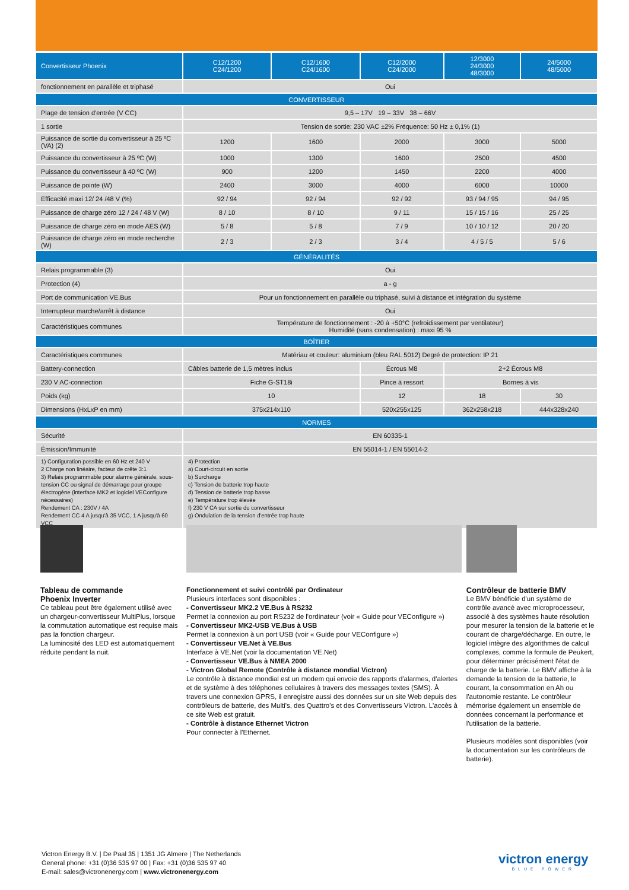| Convertisseur Phoenix | C12/1200 C24/1200 | C12/1600 C24/1600 | C12/2000 C24/2000 | 12/3000 24/3000 48/3000 | 24/5000 48/5000 |
| --- | --- | --- | --- | --- | --- |
| fonctionnement en parallèle et triphasé | Oui | | | | |
| CONVERTISSEUR | | | | | |
| Plage de tension d'entrée (V CC) | 9,5 – 17V 19 – 33V 38 – 66V | | | | |
| 1 sortie | Tension de sortie: 230 VAC ±2% Fréquence: 50 Hz ± 0,1% (1) | | | | |
| Puissance de sortie du convertisseur à 25 ºC (VA) (2) | 1200 | 1600 | 2000 | 3000 | 5000 |
| Puissance du convertisseur à 25 ºC (W) | 1000 | 1300 | 1600 | 2500 | 4500 |
| Puissance du convertisseur à 40 ºC (W) | 900 | 1200 | 1450 | 2200 | 4000 |
| Puissance de pointe (W) | 2400 | 3000 | 4000 | 6000 | 10000 |
| Efficacité maxi 12/ 24 /48 V (%) | 92 / 94 | 92 / 94 | 92 / 92 | 93 / 94 / 95 | 94 / 95 |
| Puissance de charge zéro 12 / 24 / 48 V (W) | 8 / 10 | 8 / 10 | 9 / 11 | 15 / 15 / 16 | 25 / 25 |
| Puissance de charge zéro en mode AES (W) | 5 / 8 | 5 / 8 | 7 / 9 | 10 / 10 / 12 | 20 / 20 |
| Puissance de charge zéro en mode recherche (W) | 2 / 3 | 2 / 3 | 3 / 4 | 4 / 5 / 5 | 5 / 6 |
| GÉNÉRALITÉS | | | | | |
| Relais programmable (3) | Oui | | | | |
| Protection (4) | a - g | | | | |
| Port de communication VE.Bus | Pour un fonctionnement en parallèle ou triphasé, suivi à distance et intégration du système | | | | |
| Interrupteur marche/arrêt à distance | Oui | | | | |
| Caractéristiques communes | Température de fonctionnement : -20 à +50°C (refroidissement par ventilateur) Humidité (sans condensation) : maxi 95 % | | | | |
| BOÎTIER | | | | | |
| Caractéristiques communes | Matériau et couleur: aluminium (bleu RAL 5012) Degré de protection: IP 21 | | | | |
| Battery-connection | Câbles batterie de 1,5 mètres inclus | | Écrous M8 | 2+2 Écrous M8 | |
| 230 V AC-connection | Fiche G-ST18i | | Pince à ressort | Bornes à vis | |
| Poids (kg) | 10 | | 12 | 18 | 30 |
| Dimensions (HxLxP en mm) | 375x214x110 | | 520x255x125 | 362x258x218 | 444x328x240 |
| NORMES | | | | | |
| Sécurité | EN 60335-1 | | | | |
| Émission/Immunité | EN 55014-1 / EN 55014-2 | | | | |
| 1) Configuration possible en 60 Hz et 240 V 2 Charge non linéaire, facteur de crête 3:1 3) Relais programmable pour alarme générale, sous-tension CC ou signal de démarrage pour groupe électrogène (interface MK2 et logiciel VEConfigure nécessaires) Rendement CA : 230V / 4A Rendement CC 4 A jusqu'à 35 VCC, 1 A jusqu'à 60 VCC | 4) Protection a) Court-circuit en sortie b) Surcharge c) Tension de batterie trop haute d) Tension de batterie trop basse e) Température trop élevée f) 230 V CA sur sortie du convertisseur g) Ondulation de la tension d'entrée trop haute | | | | |
Tableau de commande
Phoenix Inverter
Ce tableau peut être également utilisé avec un chargeur-convertisseur MultiPlus, lorsque la commutation automatique est requise mais pas la fonction chargeur.
La luminosité des LED est automatiquement réduite pendant la nuit.
Fonctionnement et suivi contrôlé par Ordinateur
Plusieurs interfaces sont disponibles :
- Convertisseur MK2.2 VE.Bus à RS232
Permet la connexion au port RS232 de l'ordinateur (voir « Guide pour VEConfigure »)
- Convertisseur MK2-USB VE.Bus à USB
Permet la connexion à un port USB (voir « Guide pour VEConfigure »)
- Convertisseur VE.Net à VE.Bus
Interface à VE.Net (voir la documentation VE.Net)
- Convertisseur VE.Bus à NMEA 2000
- Victron Global Remote (Contrôle à distance mondial Victron)
Le contrôle à distance mondial est un modem qui envoie des rapports d'alarmes, d'alertes et de système à des téléphones cellulaires à travers des messages textes (SMS). À travers une connexion GPRS, il enregistre aussi des données sur un site Web depuis des contrôleurs de batterie, des Multi's, des Quattro's et des Convertisseurs Victron. L'accès à ce site Web est gratuit.
- Contrôle à distance Ethernet Victron
Pour connecter à l'Ethernet.
Contrôleur de batterie BMV
Le BMV bénéficie d'un système de contrôle avancé avec microprocesseur, associé à des systèmes haute résolution pour mesurer la tension de la batterie et le courant de charge/décharge. En outre, le logiciel intègre des algorithmes de calcul complexes, comme la formule de Peukert, pour déterminer précisément l'état de charge de la batterie. Le BMV affiche à la demande la tension de la batterie, le courant, la consommation en Ah ou l'autonomie restante. Le contrôleur mémorise également un ensemble de données concernant la performance et l'utilisation de la batterie.
Plusieurs modèles sont disponibles (voir la documentation sur les contrôleurs de batterie).
Victron Energy B.V. | De Paal 35 | 1351 JG Almere | The Netherlands
General phone: +31 (0)36 535 97 00 | Fax: +31 (0)36 535 97 40
E-mail: sales@victronenergy.com | www.victronenergy.com
victron energy
BLUE POWER